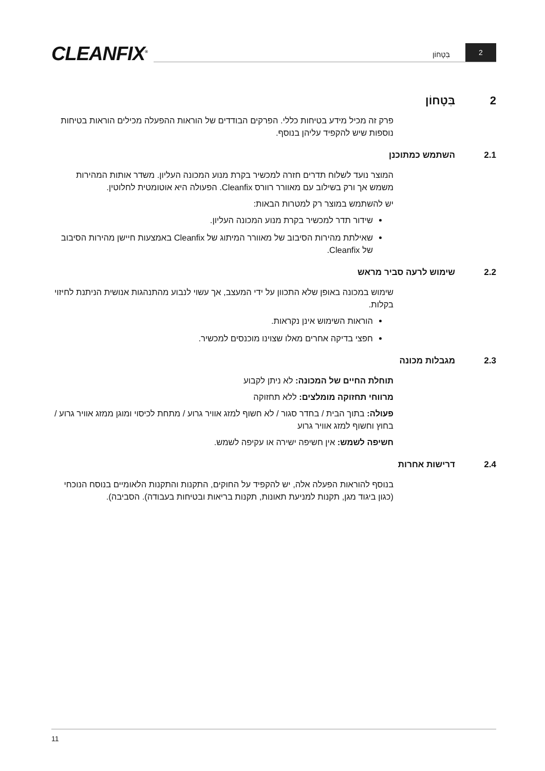CLEANFIX<sup>®</sup>
בִּטָחוֹן
2
2 בִּטָחוֹן
פרק זה מכיל מידע בטיחות כללי. הפרקים הבודדים של הוראות ההפעלה מכילים הוראות בטיחות נוספות שיש להקפיד עליהן בנוסף.
2.1 השתמש כמתוכנן
המוצר נועד לשלוח תדרים חזרה למכשיר בקרת מנוע המכונה העליון. משדר אותות המהירות משמש אך ורק בשילוב עם מאוורר רוורס Cleanfix. הפעולה היא אוטומטית לחלוטין.
יש להשתמש במוצר רק למטרות הבאות:
שידור תדר למכשיר בקרת מנוע המכונה העליון.
שאילתת מהירות הסיבוב של מאוורר המיתוג של Cleanfix באמצעות חיישן מהירות הסיבוב של Cleanfix.
2.2 שימוש לרעה סביר מראש
שימוש במכונה באופן שלא התכוון על ידי המעצב, אך עשוי לנבוע מהתנהגות אנושית הניתנת לחיזוי בקלות.
הוראות השימוש אינן נקראות.
חפצי בדיקה אחרים מאלו שצוינו מוכנסים למכשיר.
2.3 מגבלות מכונה
תוחלת החיים של המכונה: לא ניתן לקבוע
מרווחי תחזוקה מומלצים: ללא תחזוקה
פעולה: בתוך הבית / בחדר סגור / לא חשוף למזג אוויר גרוע / מתחת לכיסוי ומוגן ממזג אוויר גרוע / בחוץ וחשוף למזג אוויר גרוע
חשיפה לשמש: אין חשיפה ישירה או עקיפה לשמש.
2.4 דרישות אחרות
בנוסף להוראות הפעלה אלה, יש להקפיד על החוקים, התקנות והתקנות הלאומיים בנוסח הנוכחי (כגון ביגוד מגן, תקנות למניעת תאונות, תקנות בריאות ובטיחות בעבודה). הסביבה).
11